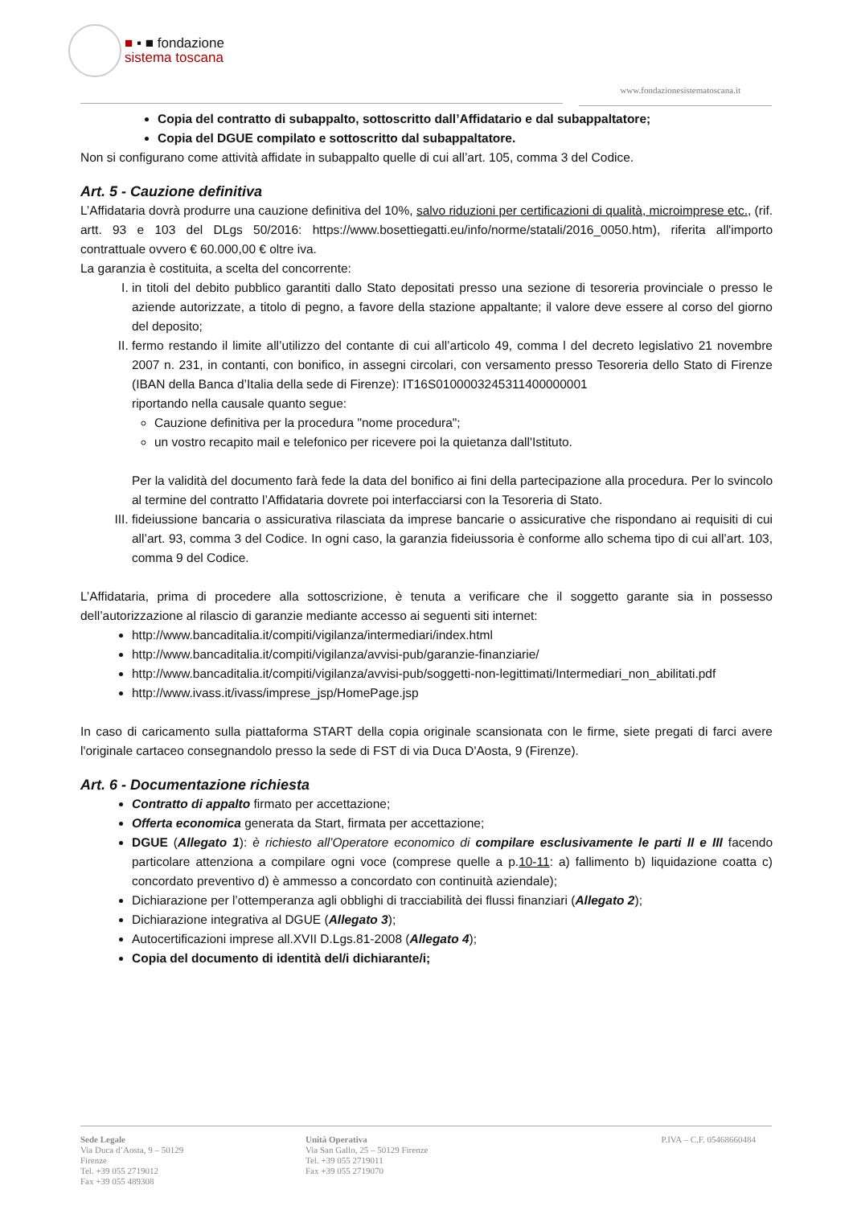■ ▪ ■ fondazione
sistema toscana
www.fondazionesistematoscana.it
Copia del contratto di subappalto, sottoscritto dall’Affidatario e dal subappaltatore;
Copia del DGUE compilato e sottoscritto dal subappaltatore.
Non si configurano come attività affidate in subappalto quelle di cui all’art. 105, comma 3 del Codice.
Art. 5 - Cauzione definitiva
L’Affidataria dovrà produrre una cauzione definitiva del 10%, salvo riduzioni per certificazioni di qualità, microimprese etc., (rif. artt. 93 e 103 del DLgs 50/2016: https://www.bosettiegatti.eu/info/norme/statali/2016_0050.htm), riferita all'importo contrattuale ovvero € 60.000,00 € oltre iva.
La garanzia è costituita, a scelta del concorrente:
I. in titoli del debito pubblico garantiti dallo Stato depositati presso una sezione di tesoreria provinciale o presso le aziende autorizzate, a titolo di pegno, a favore della stazione appaltante; il valore deve essere al corso del giorno del deposito;
II. fermo restando il limite all’utilizzo del contante di cui all’articolo 49, comma l del decreto legislativo 21 novembre 2007 n. 231, in contanti, con bonifico, in assegni circolari, con versamento presso Tesoreria dello Stato di Firenze (IBAN della Banca d’Italia della sede di Firenze): IT16S0100003245311400000001
riportando nella causale quanto segue:
Cauzione definitiva per la procedura "nome procedura";
un vostro recapito mail e telefonico per ricevere poi la quietanza dall'Istituto.
Per la validità del documento farà fede la data del bonifico ai fini della partecipazione alla procedura. Per lo svincolo al termine del contratto l’Affidataria dovrete poi interfacciarsi con la Tesoreria di Stato.
III. fideiussione bancaria o assicurativa rilasciata da imprese bancarie o assicurative che rispondano ai requisiti di cui all’art. 93, comma 3 del Codice. In ogni caso, la garanzia fideiussoria è conforme allo schema tipo di cui all’art. 103, comma 9 del Codice.
L’Affidataria, prima di procedere alla sottoscrizione, è tenuta a verificare che il soggetto garante sia in possesso dell’autorizzazione al rilascio di garanzie mediante accesso ai seguenti siti internet:
http://www.bancaditalia.it/compiti/vigilanza/intermediari/index.html
http://www.bancaditalia.it/compiti/vigilanza/avvisi-pub/garanzie-finanziarie/
http://www.bancaditalia.it/compiti/vigilanza/avvisi-pub/soggetti-non-legittimati/Intermediari_non_abilitati.pdf
http://www.ivass.it/ivass/imprese_jsp/HomePage.jsp
In caso di caricamento sulla piattaforma START della copia originale scansionata con le firme, siete pregati di farci avere l'originale cartaceo consegnandolo presso la sede di FST di via Duca D'Aosta, 9 (Firenze).
Art. 6 - Documentazione richiesta
Contratto di appalto firmato per accettazione;
Offerta economica generata da Start, firmata per accettazione;
DGUE (Allegato 1): è richiesto all’Operatore economico di compilare esclusivamente le parti II e III facendo particolare attenziona a compilare ogni voce (comprese quelle a p.10-11: a) fallimento b) liquidazione coatta c) concordato preventivo d) è ammesso a concordato con continuità aziendale);
Dichiarazione per l’ottemperanza agli obblighi di tracciabilità dei flussi finanziari (Allegato 2);
Dichiarazione integrativa al DGUE (Allegato 3);
Autocertificazioni imprese all.XVII D.Lgs.81-2008 (Allegato 4);
Copia del documento di identità del/i dichiarante/i;
Sede Legale
Via Duca d’Aosta, 9 – 50129
Firenze
Tel. +39 055 2719012
Fax +39 055 489308
Unità Operativa
Via San Gallo, 25 – 50129 Firenze
Tel. +39 055 2719011
Fax +39 055 2719070
P.IVA – C.F. 05468660484